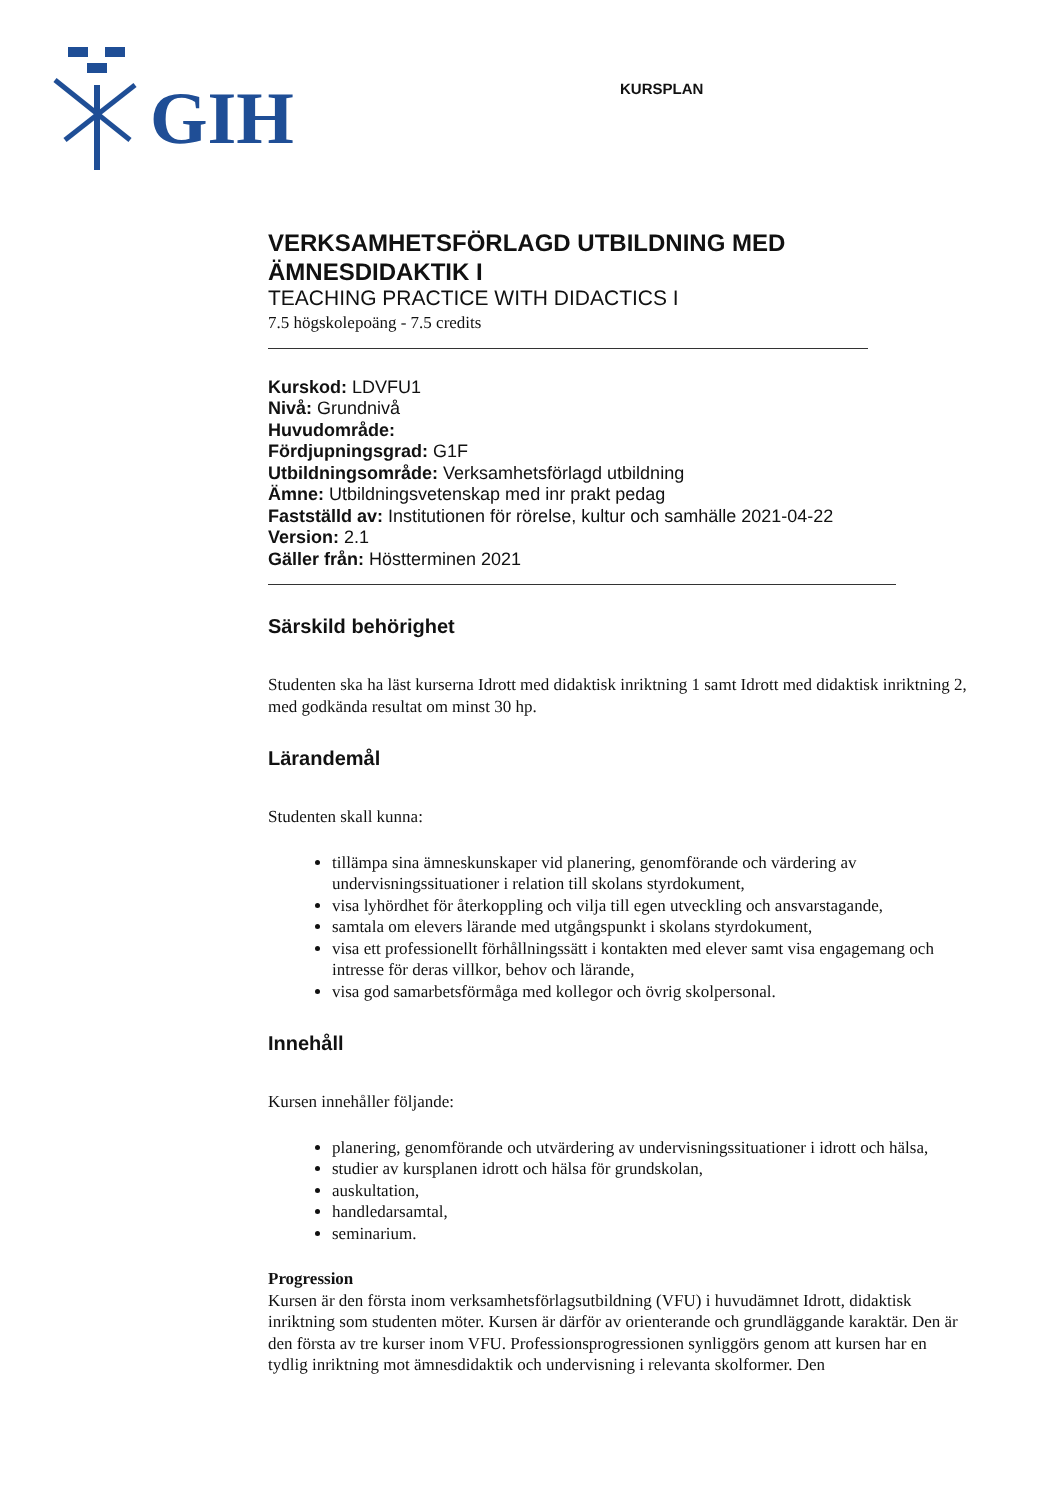GIH
KURSPLAN
VERKSAMHETSFÖRLAGD UTBILDNING MED ÄMNESDIDAKTIK I
TEACHING PRACTICE WITH DIDACTICS I
7.5 högskolepoäng - 7.5 credits
Kurskod: LDVFU1
Nivå: Grundnivå
Huvudområde:
Fördjupningsgrad: G1F
Utbildningsområde: Verksamhetsförlagd utbildning
Ämne: Utbildningsvetenskap med inr prakt pedag
Fastställd av: Institutionen för rörelse, kultur och samhälle 2021-04-22
Version: 2.1
Gäller från: Höstterminen 2021
Särskild behörighet
Studenten ska ha läst kurserna Idrott med didaktisk inriktning 1 samt Idrott med didaktisk inriktning 2, med godkända resultat om minst 30 hp.
Lärandemål
Studenten skall kunna:
tillämpa sina ämneskunskaper vid planering, genomförande och värdering av undervisningssituationer i relation till skolans styrdokument,
visa lyhördhet för återkoppling och vilja till egen utveckling och ansvarstagande,
samtala om elevers lärande med utgångspunkt i skolans styrdokument,
visa ett professionellt förhållningssätt i kontakten med elever samt visa engagemang och intresse för deras villkor, behov och lärande,
visa god samarbetsförmåga med kollegor och övrig skolpersonal.
Innehåll
Kursen innehåller följande:
planering, genomförande och utvärdering av undervisningssituationer i idrott och hälsa,
studier av kursplanen idrott och hälsa för grundskolan,
auskultation,
handledarsamtal,
seminarium.
Progression
Kursen är den första inom verksamhetsförlagsutbildning (VFU) i huvudämnet Idrott, didaktisk inriktning som studenten möter. Kursen är därför av orienterande och grundläggande karaktär. Den är den första av tre kurser inom VFU. Professionsprogressionen synliggörs genom att kursen har en tydlig inriktning mot ämnesdidaktik och undervisning i relevanta skolformer. Den